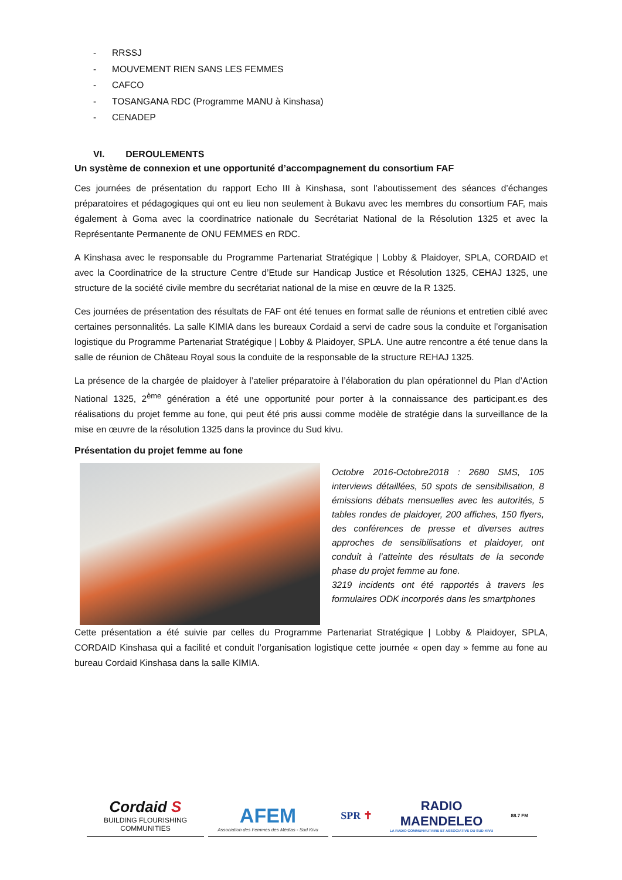- RRSSJ
- MOUVEMENT RIEN SANS LES FEMMES
- CAFCO
- TOSANGANA RDC (Programme MANU à Kinshasa)
- CENADEP
VI. DEROULEMENTS
Un système de connexion et une opportunité d’accompagnement du consortium FAF
Ces journées de présentation du rapport Echo III à Kinshasa, sont l’aboutissement des séances d’échanges préparatoires et pédagogiques qui ont eu lieu non seulement à Bukavu avec les membres du consortium FAF, mais également à Goma avec la coordinatrice nationale du Secrétariat National de la Résolution 1325 et avec la Représentante Permanente de ONU FEMMES en RDC.
A Kinshasa avec le responsable du Programme Partenariat Stratégique | Lobby & Plaidoyer, SPLA, CORDAID et avec la Coordinatrice de la structure Centre d’Etude sur Handicap Justice et Résolution 1325, CEHAJ 1325, une structure de la société civile membre du secrétariat national de la mise en œuvre de la R 1325.
Ces journées de présentation des résultats de FAF ont été tenues en format salle de réunions et entretien ciblé avec certaines personnalités. La salle KIMIA dans les bureaux Cordaid a servi de cadre sous la conduite et l’organisation logistique du Programme Partenariat Stratégique | Lobby & Plaidoyer, SPLA. Une autre rencontre a été tenue dans la salle de réunion de Château Royal sous la conduite de la responsable de la structure REHAJ 1325.
La présence de la chargée de plaidoyer à l’atelier préparatoire à l’élaboration du plan opérationnel du Plan d’Action National 1325, 2<sup>ème</sup> génération a été une opportunité pour porter à la connaissance des participant.es des réalisations du projet femme au fone, qui peut été pris aussi comme modèle de stratégie dans la surveillance de la mise en œuvre de la résolution 1325 dans la province du Sud kivu.
Présentation du projet femme au fone
Octobre 2016-Octobre2018 : 2680 SMS, 105 interviews détaillées, 50 spots de sensibilisation, 8 émissions débats mensuelles avec les autorités, 5 tables rondes de plaidoyer, 200 affiches, 150 flyers, des conférences de presse et diverses autres approches de sensibilisations et plaidoyer, ont conduit à l’atteinte des résultats de la seconde phase du projet femme au fone.
3219 incidents ont été rapportés à travers les formulaires ODK incorporés dans les smartphones
Cette présentation a été suivie par celles du Programme Partenariat Stratégique | Lobby & Plaidoyer, SPLA, CORDAID Kinshasa qui a facilité et conduit l’organisation logistique cette journée « open day » femme au fone au bureau Cordaid Kinshasa dans la salle KIMIA.
Cordaid S
BUILDING FLOURISHING COMMUNITIES
AFEM
Association des Femmes des Médias - Sud Kivu
SPR ✝
RADIO
MAENDELEO
LA RADIO COMMUNAUTAIRE ET ASSOCIATIVE DU SUD-KIVU
88.7 FM